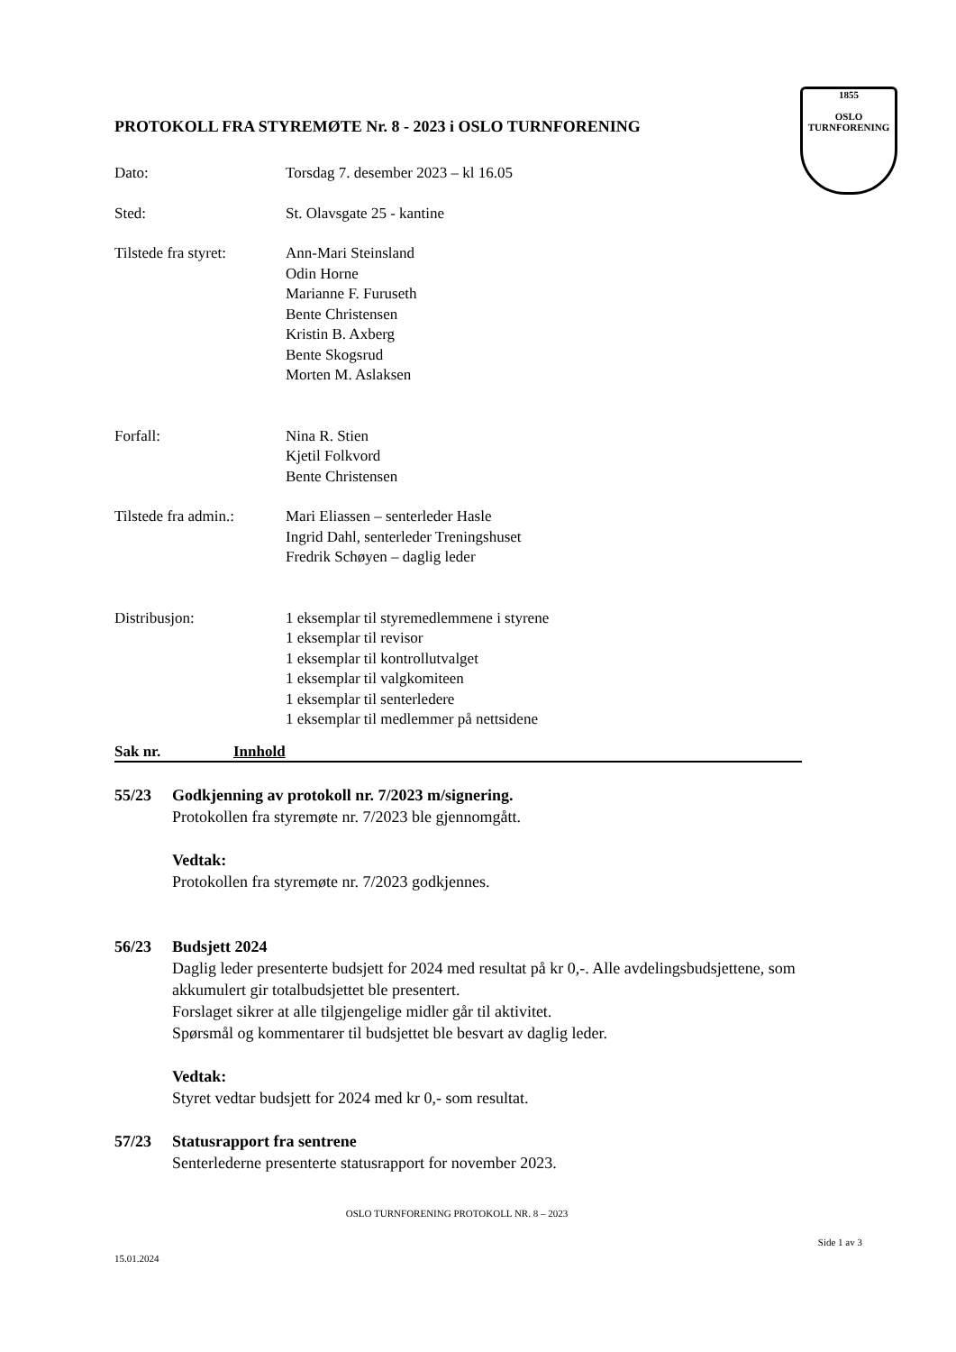1855
OSLO TURNFORENING
PROTOKOLL FRA STYREMØTE Nr. 8 - 2023 i OSLO TURNFORENING
| Dato: | Torsdag 7. desember 2023 – kl 16.05 |
| Sted: | St. Olavsgate 25 - kantine |
| Tilstede fra styret: | Ann-Mari Steinsland Odin Horne Marianne F. Furuseth Bente Christensen Kristin B. Axberg Bente Skogsrud Morten M. Aslaksen |
| Forfall: | Nina R. Stien Kjetil Folkvord Bente Christensen |
| Tilstede fra admin.: | Mari Eliassen – senterleder Hasle Ingrid Dahl, senterleder Treningshuset Fredrik Schøyen – daglig leder |
| Distribusjon: | 1 eksemplar til styremedlemmene i styrene 1 eksemplar til revisor 1 eksemplar til kontrollutvalget 1 eksemplar til valgkomiteen 1 eksemplar til senterledere 1 eksemplar til medlemmer på nettsidene |
Sak nr. Innhold
55/23 Godkjenning av protokoll nr. 7/2023 m/signering.
Protokollen fra styremøte nr. 7/2023 ble gjennomgått.
Vedtak:
Protokollen fra styremøte nr. 7/2023 godkjennes.
56/23 Budsjett 2024
Daglig leder presenterte budsjett for 2024 med resultat på kr 0,-. Alle avdelingsbudsjettene, som akkumulert gir totalbudsjettet ble presentert.
Forslaget sikrer at alle tilgjengelige midler går til aktivitet.
Spørsmål og kommentarer til budsjettet ble besvart av daglig leder.
Vedtak:
Styret vedtar budsjett for 2024 med kr 0,- som resultat.
57/23 Statusrapport fra sentrene
Senterlederne presenterte statusrapport for november 2023.
OSLO TURNFORENING PROTOKOLL NR. 8 – 2023
Side 1 av 3
15.01.2024